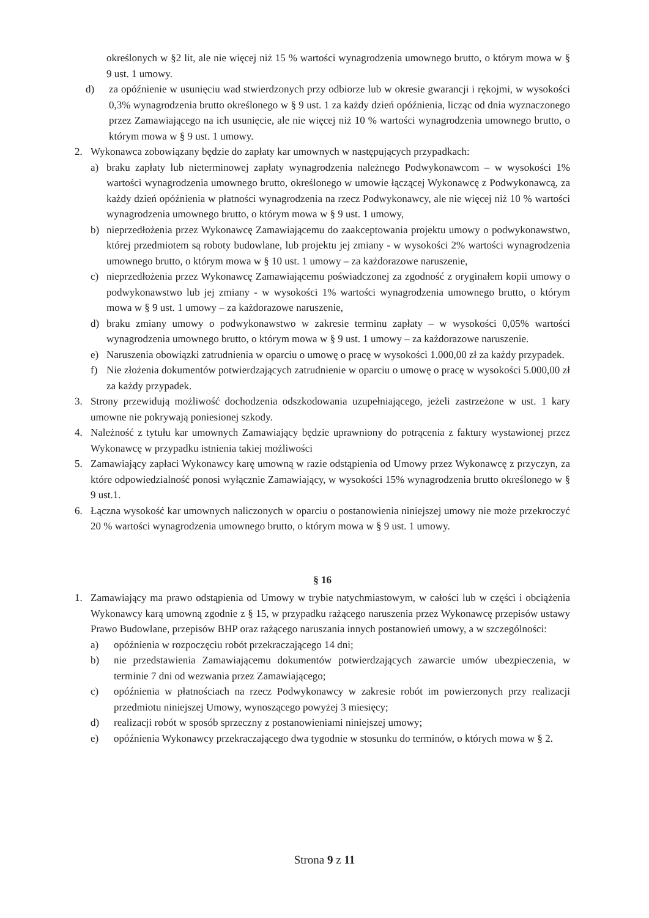określonych w §2 lit, ale nie więcej niż 15 % wartości wynagrodzenia umownego brutto, o którym mowa w § 9 ust. 1 umowy.
d) za opóźnienie w usunięciu wad stwierdzonych przy odbiorze lub w okresie gwarancji i rękojmi, w wysokości 0,3% wynagrodzenia brutto określonego w § 9 ust. 1 za każdy dzień opóźnienia, licząc od dnia wyznaczonego przez Zamawiającego na ich usunięcie, ale nie więcej niż 10 % wartości wynagrodzenia umownego brutto, o którym mowa w § 9 ust. 1 umowy.
2. Wykonawca zobowiązany będzie do zapłaty kar umownych w następujących przypadkach:
a) braku zapłaty lub nieterminowej zapłaty wynagrodzenia należnego Podwykonawcom – w wysokości 1% wartości wynagrodzenia umownego brutto, określonego w umowie łączącej Wykonawcę z Podwykonawcą, za każdy dzień opóźnienia w płatności wynagrodzenia na rzecz Podwykonawcy, ale nie więcej niż 10 % wartości wynagrodzenia umownego brutto, o którym mowa w § 9 ust. 1 umowy,
b) nieprzedłożenia przez Wykonawcę Zamawiającemu do zaakceptowania projektu umowy o podwykonawstwo, której przedmiotem są roboty budowlane, lub projektu jej zmiany - w wysokości 2% wartości wynagrodzenia umownego brutto, o którym mowa w § 10 ust. 1 umowy – za każdorazowe naruszenie,
c) nieprzedłożenia przez Wykonawcę Zamawiającemu poświadczonej za zgodność z oryginałem kopii umowy o podwykonawstwo lub jej zmiany - w wysokości 1% wartości wynagrodzenia umownego brutto, o którym mowa w § 9 ust. 1 umowy – za każdorazowe naruszenie,
d) braku zmiany umowy o podwykonawstwo w zakresie terminu zapłaty – w wysokości 0,05% wartości wynagrodzenia umownego brutto, o którym mowa w § 9 ust. 1 umowy – za każdorazowe naruszenie.
e) Naruszenia obowiązki zatrudnienia w oparciu o umowę o pracę w wysokości 1.000,00 zł za każdy przypadek.
f) Nie złożenia dokumentów potwierdzających zatrudnienie w oparciu o umowę o pracę w wysokości 5.000,00 zł za każdy przypadek.
3. Strony przewidują możliwość dochodzenia odszkodowania uzupełniającego, jeżeli zastrzeżone w ust. 1 kary umowne nie pokrywają poniesionej szkody.
4. Należność z tytułu kar umownych Zamawiający będzie uprawniony do potrącenia z faktury wystawionej przez Wykonawcę w przypadku istnienia takiej możliwości
5. Zamawiający zapłaci Wykonawcy karę umowną w razie odstąpienia od Umowy przez Wykonawcę z przyczyn, za które odpowiedzialność ponosi wyłącznie Zamawiający, w wysokości 15% wynagrodzenia brutto określonego w § 9 ust.1.
6. Łączna wysokość kar umownych naliczonych w oparciu o postanowienia niniejszej umowy nie może przekroczyć 20 % wartości wynagrodzenia umownego brutto, o którym mowa w § 9 ust. 1 umowy.
§ 16
1. Zamawiający ma prawo odstąpienia od Umowy w trybie natychmiastowym, w całości lub w części i obciążenia Wykonawcy karą umowną zgodnie z § 15, w przypadku rażącego naruszenia przez Wykonawcę przepisów ustawy Prawo Budowlane, przepisów BHP oraz rażącego naruszania innych postanowień umowy, a w szczególności:
a) opóźnienia w rozpoczęciu robót przekraczającego 14 dni;
b) nie przedstawienia Zamawiającemu dokumentów potwierdzających zawarcie umów ubezpieczenia, w terminie 7 dni od wezwania przez Zamawiającego;
c) opóźnienia w płatnościach na rzecz Podwykonawcy w zakresie robót im powierzonych przy realizacji przedmiotu niniejszej Umowy, wynoszącego powyżej 3 miesięcy;
d) realizacji robót w sposób sprzeczny z postanowieniami niniejszej umowy;
e) opóźnienia Wykonawcy przekraczającego dwa tygodnie w stosunku do terminów, o których mowa w § 2.
Strona 9 z 11